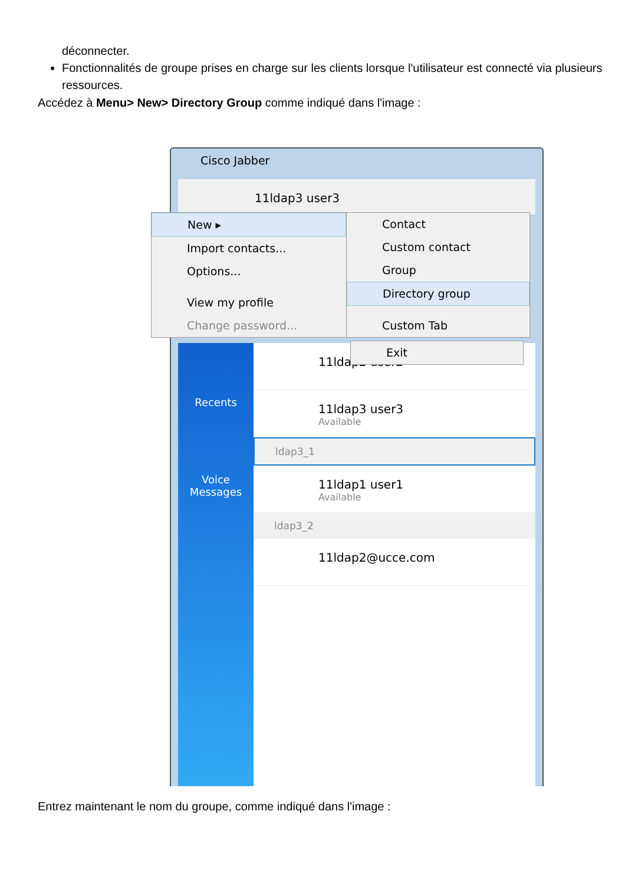déconnecter.
Fonctionnalités de groupe prises en charge sur les clients lorsque l'utilisateur est connecté via plusieurs ressources.
Accédez à Menu> New> Directory Group comme indiqué dans l'image :
Cisco Jabber
11ldap3 user3
Recents
Voice
Messages
11ldap2 user2
11ldap3 user3
Available
ldap3_1
11ldap1 user1
Available
ldap3_2
11ldap2@ucce.com
New ▸
Import contacts...
Options...
View my profile
Change password...
Contact
Custom contact
Group
Directory group
Custom Tab
Exit
Entrez maintenant le nom du groupe, comme indiqué dans l'image :